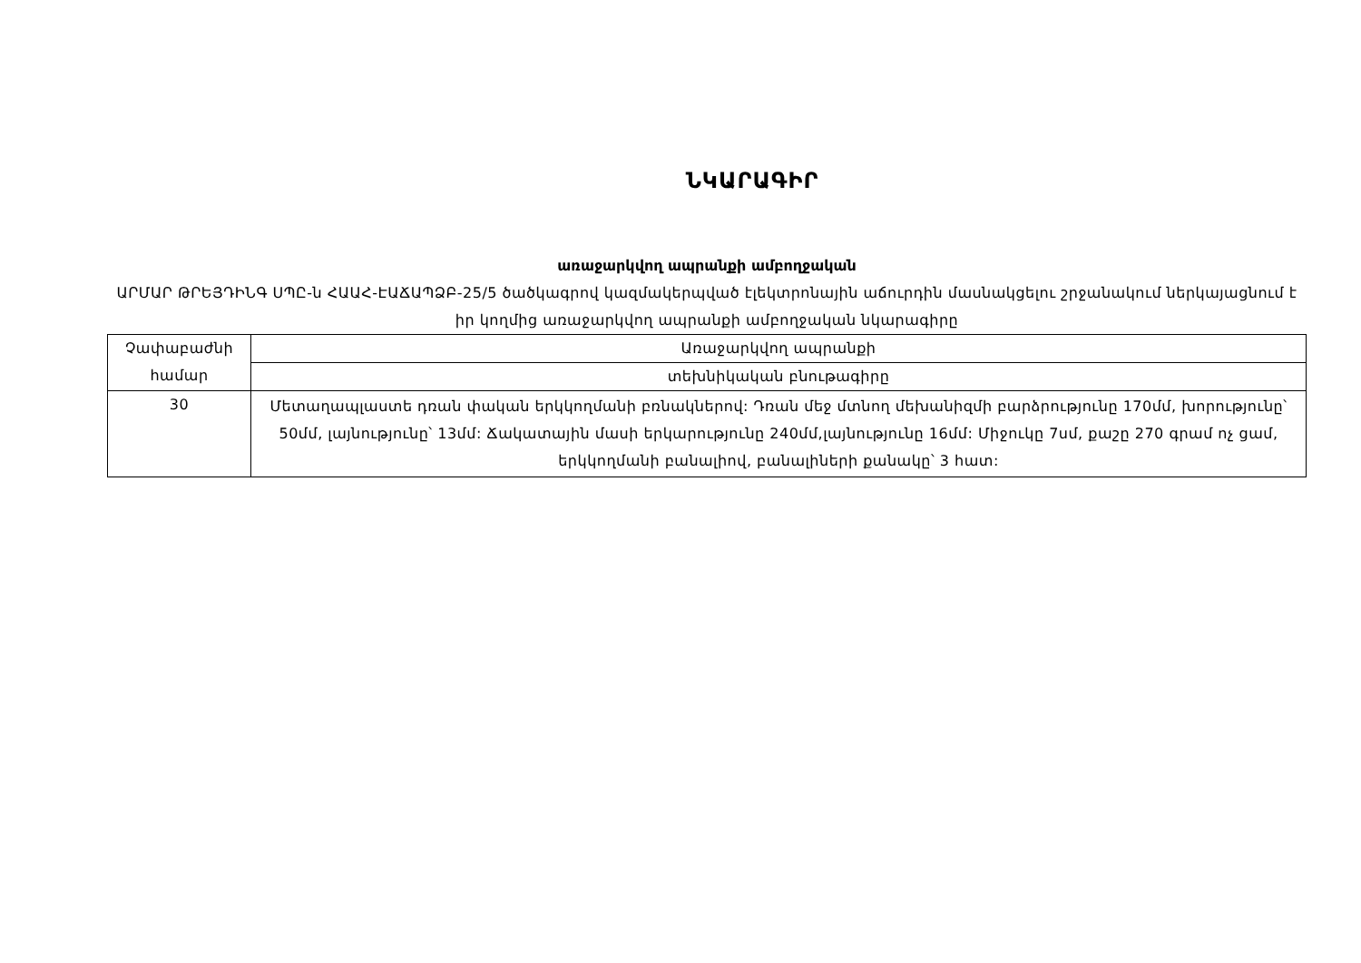ՆԿԱՐԱԳԻՐ
առաջարկվող ապրանքի ամբողջական
ԱՐՄԱՐ ԹՐԵՅԴԻՆԳ ՍՊԸ-ն ՀԱԱՀ-ԷԱՃԱՊՁԲ-25/5 ծածկագրով կազմակերպված էլեկտրոնային աճուրդին մասնակցելու շրջանակում ներկայացնում է իր կողմից առաջարկվող ապրանքի ամբողջական նկարագիրը
| Չափաբաժնի համար | Առաջարկվող ապրանքի |
| | տեխնիկական բնութագիրը |
| 30 | Մետաղապլաստե դռան փական երկկողմանի բռնակներով: Դռան մեջ մտնող մեխանիզմի բարձրությունը 170մմ, խորությունը՝ 50մմ, լայնությունը՝ 13մմ: Ճակատային մասի երկարությունը 240մմ,լայնությունը 16մմ: Միջուկը 7սմ, քաշը 270 գրամ ոչ ցամ, երկկողմանի բանալիով, բանալիների քանակը՝ 3 հատ: |